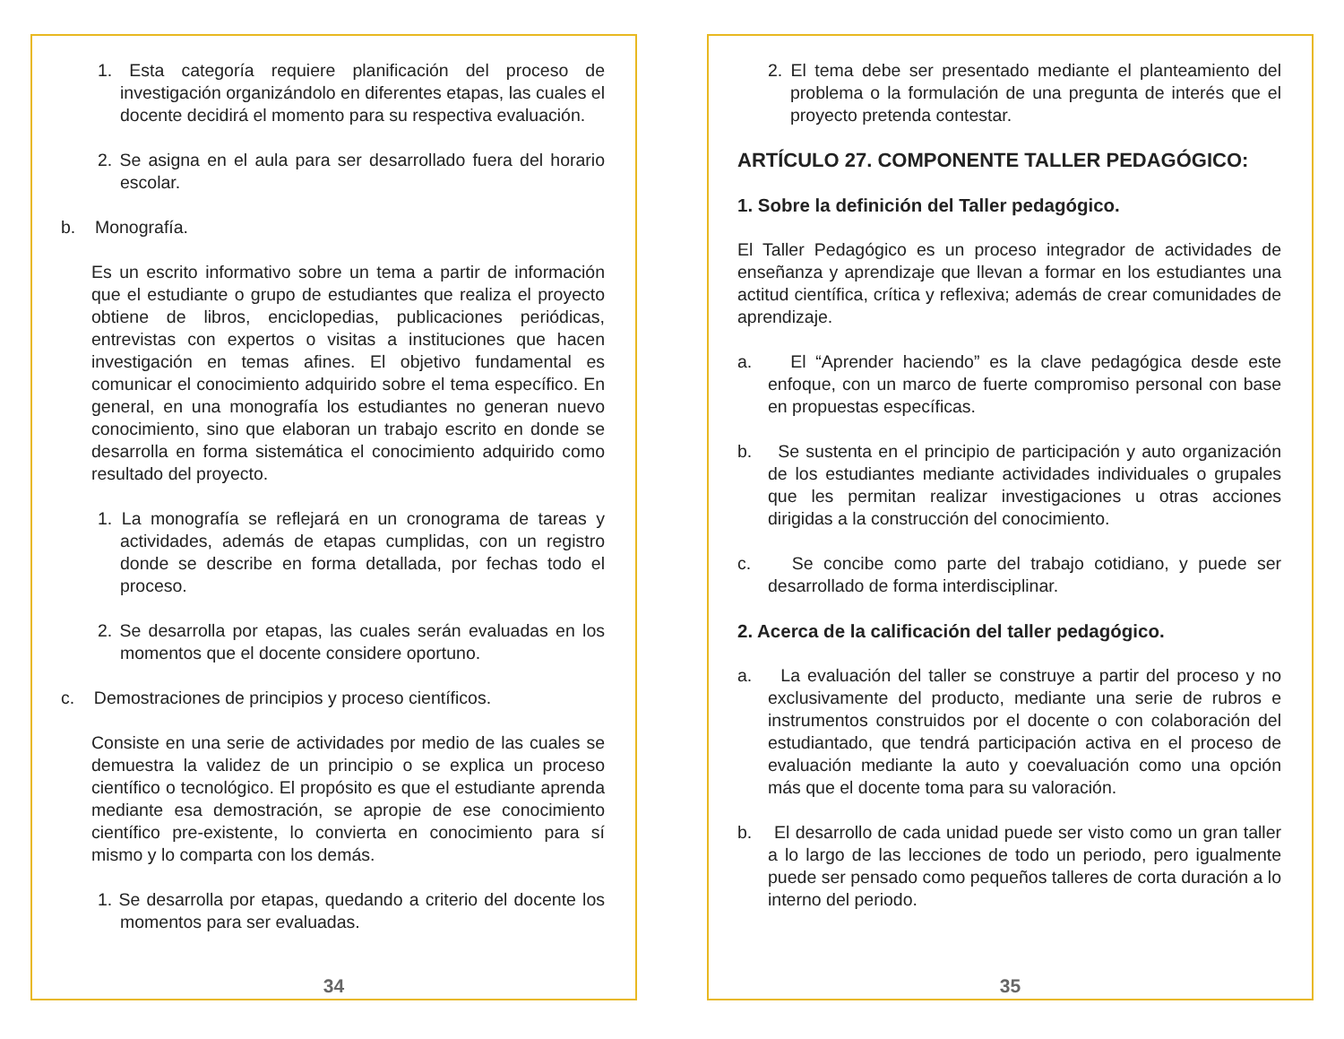1. Esta categoría requiere planificación del proceso de investigación organizándolo en diferentes etapas, las cuales el docente decidirá el momento para su respectiva evaluación.
2. Se asigna en el aula para ser desarrollado fuera del horario escolar.
b. Monografía.
Es un escrito informativo sobre un tema a partir de información que el estudiante o grupo de estudiantes que realiza el proyecto obtiene de libros, enciclopedias, publicaciones periódicas, entrevistas con expertos o visitas a instituciones que hacen investigación en temas afines. El objetivo fundamental es comunicar el conocimiento adquirido sobre el tema específico. En general, en una monografía los estudiantes no generan nuevo conocimiento, sino que elaboran un trabajo escrito en donde se desarrolla en forma sistemática el conocimiento adquirido como resultado del proyecto.
1. La monografía se reflejará en un cronograma de tareas y actividades, además de etapas cumplidas, con un registro donde se describe en forma detallada, por fechas todo el proceso.
2. Se desarrolla por etapas, las cuales serán evaluadas en los momentos que el docente considere oportuno.
c. Demostraciones de principios y proceso científicos.
Consiste en una serie de actividades por medio de las cuales se demuestra la validez de un principio o se explica un proceso científico o tecnológico. El propósito es que el estudiante aprenda mediante esa demostración, se apropie de ese conocimiento científico pre-existente, lo convierta en conocimiento para sí mismo y lo comparta con los demás.
1. Se desarrolla por etapas, quedando a criterio del docente los momentos para ser evaluadas.
34
2. El tema debe ser presentado mediante el planteamiento del problema o la formulación de una pregunta de interés que el proyecto pretenda contestar.
ARTÍCULO 27. COMPONENTE TALLER PEDAGÓGICO:
1. Sobre la definición del Taller pedagógico.
El Taller Pedagógico es un proceso integrador de actividades de enseñanza y aprendizaje que llevan a formar en los estudiantes una actitud científica, crítica y reflexiva; además de crear comunidades de aprendizaje.
a. El “Aprender haciendo” es la clave pedagógica desde este enfoque, con un marco de fuerte compromiso personal con base en propuestas específicas.
b. Se sustenta en el principio de participación y auto organización de los estudiantes mediante actividades individuales o grupales que les permitan realizar investigaciones u otras acciones dirigidas a la construcción del conocimiento.
c. Se concibe como parte del trabajo cotidiano, y puede ser desarrollado de forma interdisciplinar.
2. Acerca de la calificación del taller pedagógico.
a. La evaluación del taller se construye a partir del proceso y no exclusivamente del producto, mediante una serie de rubros e instrumentos construidos por el docente o con colaboración del estudiantado, que tendrá participación activa en el proceso de evaluación mediante la auto y coevaluación como una opción más que el docente toma para su valoración.
b. El desarrollo de cada unidad puede ser visto como un gran taller a lo largo de las lecciones de todo un periodo, pero igualmente puede ser pensado como pequeños talleres de corta duración a lo interno del periodo.
35